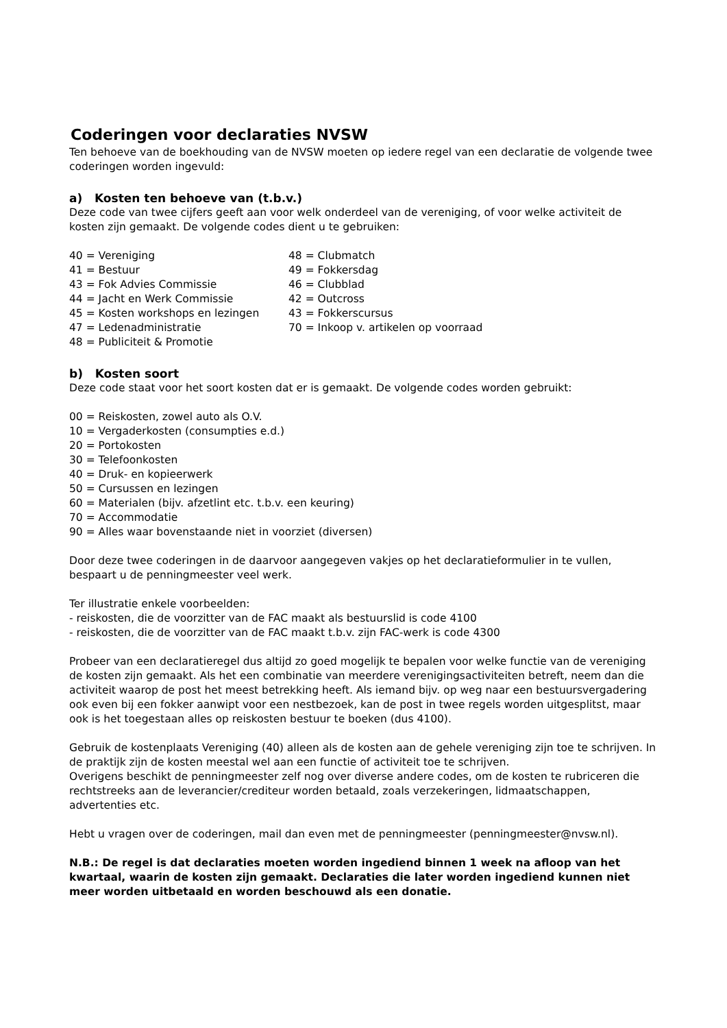Coderingen voor declaraties NVSW
Ten behoeve van de boekhouding van de NVSW moeten op iedere regel van een declaratie de volgende twee coderingen worden ingevuld:
a) Kosten ten behoeve van (t.b.v.)
Deze code van twee cijfers geeft aan voor welk onderdeel van de vereniging, of voor welke activiteit de kosten zijn gemaakt. De volgende codes dient u te gebruiken:
40 = Vereniging
41 = Bestuur
43 = Fok Advies Commissie
44 = Jacht en Werk Commissie
45 = Kosten workshops en lezingen
47 = Ledenadministratie
48 = Publiciteit & Promotie
48 = Clubmatch
49 = Fokkersdag
46 = Clubblad
42 = Outcross
43 = Fokkerscursus
70 = Inkoop v. artikelen op voorraad
b) Kosten soort
Deze code staat voor het soort kosten dat er is gemaakt. De volgende codes worden gebruikt:
00 = Reiskosten, zowel auto als O.V.
10 = Vergaderkosten (consumpties e.d.)
20 = Portokosten
30 = Telefoonkosten
40 = Druk- en kopieerwerk
50 = Cursussen en lezingen
60 = Materialen (bijv. afzetlint etc. t.b.v. een keuring)
70 = Accommodatie
90 = Alles waar bovenstaande niet in voorziet (diversen)
Door deze twee coderingen in de daarvoor aangegeven vakjes op het declaratieformulier in te vullen, bespaart u de penningmeester veel werk.
Ter illustratie enkele voorbeelden:
- reiskosten, die de voorzitter van de FAC maakt als bestuurslid is code 4100
- reiskosten, die de voorzitter van de FAC maakt t.b.v. zijn FAC-werk is code 4300
Probeer van een declaratieregel dus altijd zo goed mogelijk te bepalen voor welke functie van de vereniging de kosten zijn gemaakt. Als het een combinatie van meerdere verenigingsactiviteiten betreft, neem dan die activiteit waarop de post het meest betrekking heeft. Als iemand bijv. op weg naar een bestuursvergadering ook even bij een fokker aanwipt voor een nestbezoek, kan de post in twee regels worden uitgesplitst, maar ook is het toegestaan alles op reiskosten bestuur te boeken (dus 4100).
Gebruik de kostenplaats Vereniging (40) alleen als de kosten aan de gehele vereniging zijn toe te schrijven. In de praktijk zijn de kosten meestal wel aan een functie of activiteit toe te schrijven.
Overigens beschikt de penningmeester zelf nog over diverse andere codes, om de kosten te rubriceren die rechtstreeks aan de leverancier/crediteur worden betaald, zoals verzekeringen, lidmaatschappen, advertenties etc.
Hebt u vragen over de coderingen, mail dan even met de penningmeester (penningmeester@nvsw.nl).
N.B.: De regel is dat declaraties moeten worden ingediend binnen 1 week na afloop van het kwartaal, waarin de kosten zijn gemaakt. Declaraties die later worden ingediend kunnen niet meer worden uitbetaald en worden beschouwd als een donatie.